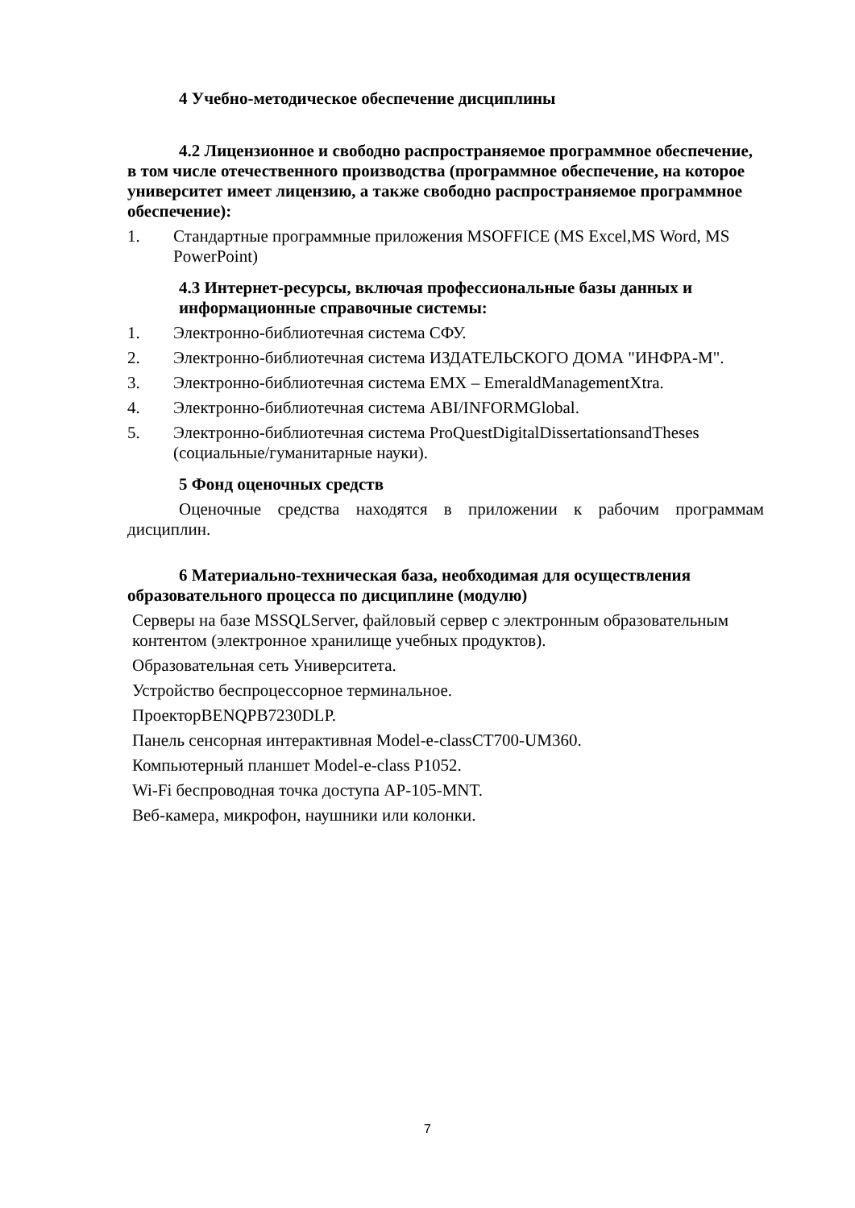4 Учебно-методическое обеспечение дисциплины
4.2 Лицензионное и свободно распространяемое программное обеспечение, в том числе отечественного производства (программное обеспечение, на которое университет имеет лицензию, а также свободно распространяемое программное обеспечение):
1. Стандартные программные приложения MSOFFICE (MS Excel,MS Word, MS PowerPoint)
4.3 Интернет-ресурсы, включая профессиональные базы данных и информационные справочные системы:
1. Электронно-библиотечная система СФУ.
2. Электронно-библиотечная система ИЗДАТЕЛЬСКОГО ДОМА "ИНФРА-М".
3. Электронно-библиотечная система EMX – EmeraldManagementXtra.
4. Электронно-библиотечная система ABI/INFORMGlobal.
5. Электронно-библиотечная система ProQuestDigitalDissertationsandTheses (социальные/гуманитарные науки).
5 Фонд оценочных средств
Оценочные средства находятся в приложении к рабочим программам дисциплин.
6 Материально-техническая база, необходимая для осуществления образовательного процесса по дисциплине (модулю)
Серверы на базе MSSQLServer, файловый сервер с электронным образовательным контентом (электронное хранилище учебных продуктов).
Образовательная сеть Университета.
Устройство беспроцессорное терминальное.
ПроекторBENQPB7230DLP.
Панель сенсорная интерактивная Model-e-classCT700-UM360.
Компьютерный планшет Model-e-class P1052.
Wi-Fi беспроводная точка доступа AP-105-MNT.
Веб-камера, микрофон, наушники или колонки.
7